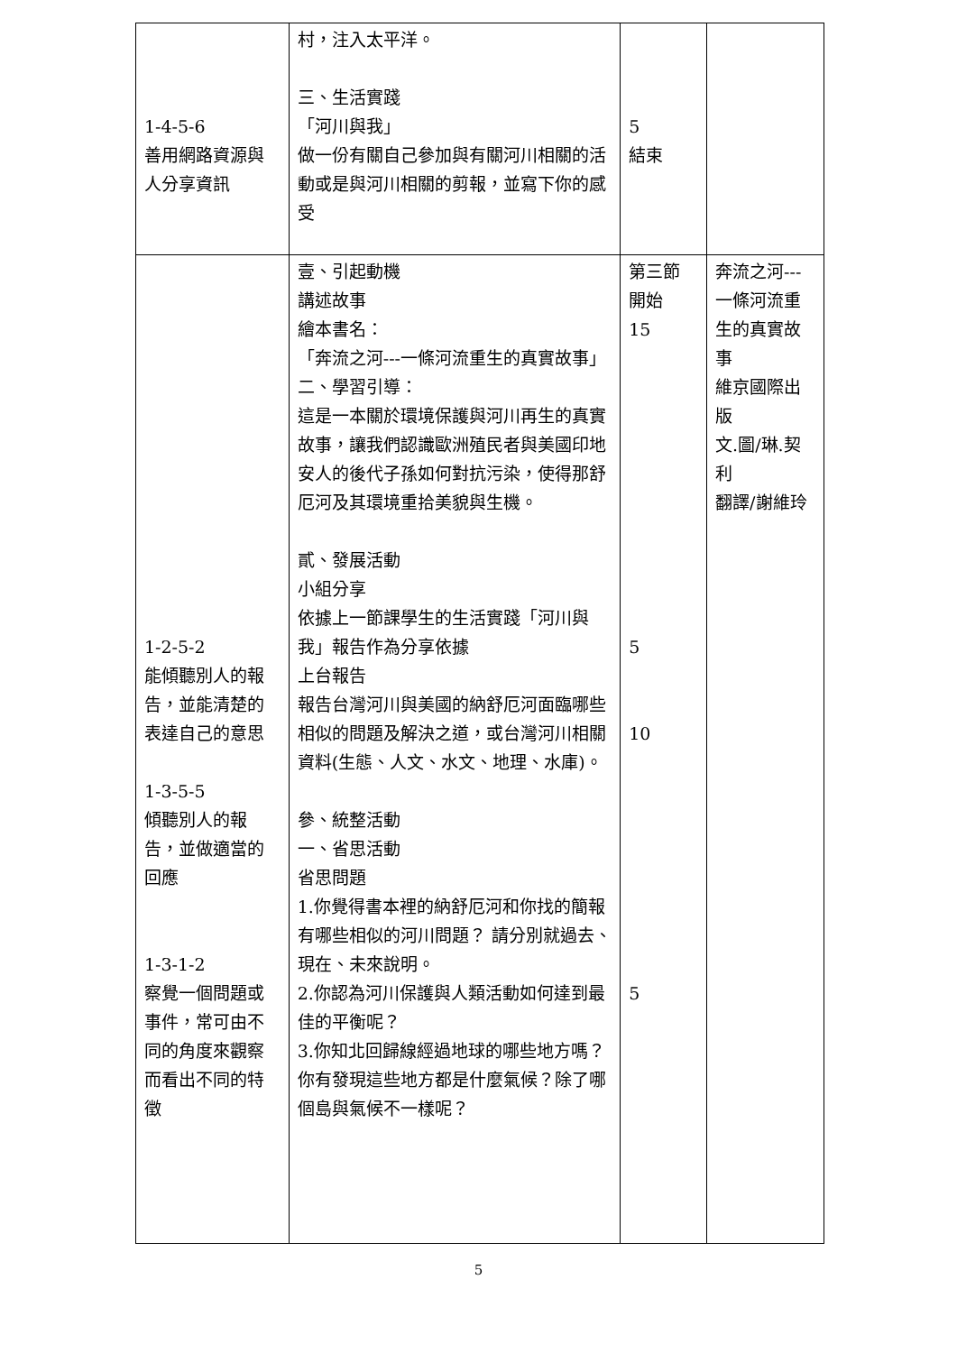| 1-4-5-6 善用網路資源與人分享資訊 | 村，注入太平洋。 三、生活實踐 「河川與我」 做一份有關自己參加與有關河川相關的活動或是與河川相關的剪報，並寫下你的感受 | 5 結束 | |
| 1-2-5-2 能傾聽別人的報告，並能清楚的表達自己的意思 1-3-5-5 傾聽別人的報告，並做適當的回應 1-3-1-2 察覺一個問題或事件，常可由不同的角度來觀察而看出不同的特徵 | 壹、引起動機 講述故事 繪本書名： 「奔流之河---一條河流重生的真實故事」 二、學習引導： 這是一本關於環境保護與河川再生的真實故事，讓我們認識歐洲殖民者與美國印地安人的後代子孫如何對抗污染，使得那舒厄河及其環境重拾美貌與生機。 貳、發展活動 小組分享 依據上一節課學生的生活實踐「河川與我」報告作為分享依據 上台報告 報告台灣河川與美國的納舒厄河面臨哪些相似的問題及解決之道，或台灣河川相關資料(生態、人文、水文、地理、水庫)。 參、統整活動 一、省思活動 省思問題 1.你覺得書本裡的納舒厄河和你找的簡報有哪些相似的河川問題？ 請分別就過去、現在、未來說明。 2.你認為河川保護與人類活動如何達到最佳的平衡呢？ 3.你知北回歸線經過地球的哪些地方嗎？你有發現這些地方都是什麼氣候？除了哪個島與氣候不一樣呢？ | 第三節 開始 15 5 10 5 | 奔流之河---一條河流重生的真實故事 維京國際出版 文.圖/琳.契利 翻譯/謝維玲 |
5